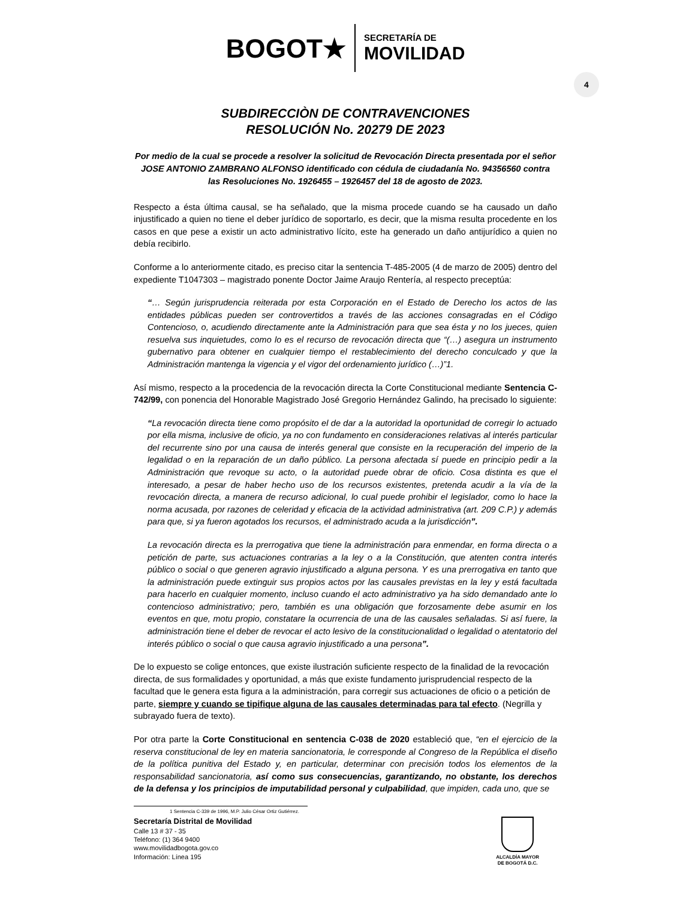BOGOT★ SECRETARÍA DE
MOVILIDAD
4
SUBDIRECCIÒN DE CONTRAVENCIONES
RESOLUCIÓN No. 20279 DE 2023
Por medio de la cual se procede a resolver la solicitud de Revocación Directa presentada por el señor JOSE ANTONIO ZAMBRANO ALFONSO identificado con cédula de ciudadanía No. 94356560 contra las Resoluciones No. 1926455 – 1926457 del 18 de agosto de 2023.
Respecto a ésta última causal, se ha señalado, que la misma procede cuando se ha causado un daño injustificado a quien no tiene el deber jurídico de soportarlo, es decir, que la misma resulta procedente en los casos en que pese a existir un acto administrativo lícito, este ha generado un daño antijurídico a quien no debía recibirlo.
Conforme a lo anteriormente citado, es preciso citar la sentencia T-485-2005 (4 de marzo de 2005) dentro del expediente T1047303 – magistrado ponente Doctor Jaime Araujo Rentería, al respecto preceptúa:
“… Según jurisprudencia reiterada por esta Corporación en el Estado de Derecho los actos de las entidades públicas pueden ser controvertidos a través de las acciones consagradas en el Código Contencioso, o, acudiendo directamente ante la Administración para que sea ésta y no los jueces, quien resuelva sus inquietudes, como lo es el recurso de revocación directa que “(…) asegura un instrumento gubernativo para obtener en cualquier tiempo el restablecimiento del derecho conculcado y que la Administración mantenga la vigencia y el vigor del ordenamiento jurídico (…)”1.
Así mismo, respecto a la procedencia de la revocación directa la Corte Constitucional mediante Sentencia C-742/99, con ponencia del Honorable Magistrado José Gregorio Hernández Galindo, ha precisado lo siguiente:
“La revocación directa tiene como propósito el de dar a la autoridad la oportunidad de corregir lo actuado por ella misma, inclusive de oficio, ya no con fundamento en consideraciones relativas al interés particular del recurrente sino por una causa de interés general que consiste en la recuperación del imperio de la legalidad o en la reparación de un daño público. La persona afectada sí puede en principio pedir a la Administración que revoque su acto, o la autoridad puede obrar de oficio. Cosa distinta es que el interesado, a pesar de haber hecho uso de los recursos existentes, pretenda acudir a la vía de la revocación directa, a manera de recurso adicional, lo cual puede prohibir el legislador, como lo hace la norma acusada, por razones de celeridad y eficacia de la actividad administrativa (art. 209 C.P.) y además para que, si ya fueron agotados los recursos, el administrado acuda a la jurisdicción”.
La revocación directa es la prerrogativa que tiene la administración para enmendar, en forma directa o a petición de parte, sus actuaciones contrarias a la ley o a la Constitución, que atenten contra interés público o social o que generen agravio injustificado a alguna persona. Y es una prerrogativa en tanto que la administración puede extinguir sus propios actos por las causales previstas en la ley y está facultada para hacerlo en cualquier momento, incluso cuando el acto administrativo ya ha sido demandado ante lo contencioso administrativo; pero, también es una obligación que forzosamente debe asumir en los eventos en que, motu propio, constatare la ocurrencia de una de las causales señaladas. Si así fuere, la administración tiene el deber de revocar el acto lesivo de la constitucionalidad o legalidad o atentatorio del interés público o social o que causa agravio injustificado a una persona”.
De lo expuesto se colige entonces, que existe ilustración suficiente respecto de la finalidad de la revocación directa, de sus formalidades y oportunidad, a más que existe fundamento jurisprudencial respecto de la facultad que le genera esta figura a la administración, para corregir sus actuaciones de oficio o a petición de parte, siempre y cuando se tipifique alguna de las causales determinadas para tal efecto. (Negrilla y subrayado fuera de texto).
Por otra parte la Corte Constitucional en sentencia C-038 de 2020 estableció que, “en el ejercicio de la reserva constitucional de ley en materia sancionatoria, le corresponde al Congreso de la República el diseño de la política punitiva del Estado y, en particular, determinar con precisión todos los elementos de la responsabilidad sancionatoria, así como sus consecuencias, garantizando, no obstante, los derechos de la defensa y los principios de imputabilidad personal y culpabilidad, que impiden, cada uno, que se
1 Sentencia C-339 de 1996, M.P. Julio César Ortiz Gutiérrez.
Secretaría Distrital de Movilidad
Calle 13 # 37 - 35
Teléfono: (1) 364 9400
www.movilidadbogota.gov.co
Información: Línea 195
ALCALDÍA MAYOR
DE BOGOTÁ D.C.